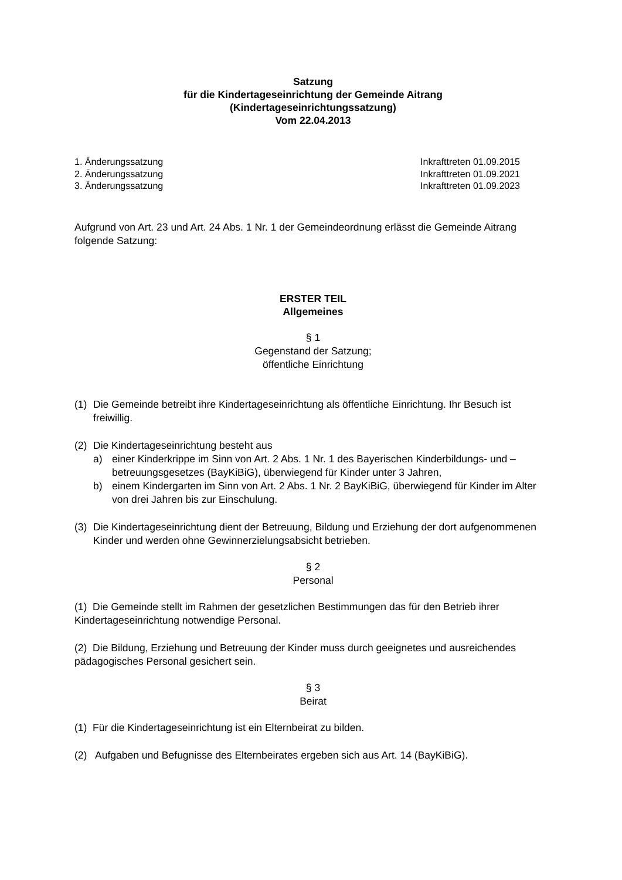Satzung
für die Kindertageseinrichtung der Gemeinde Aitrang
(Kindertageseinrichtungssatzung)
Vom 22.04.2013
1. Änderungssatzung
2. Änderungssatzung
3. Änderungssatzung
Inkrafttreten 01.09.2015
Inkrafttreten 01.09.2021
Inkrafttreten 01.09.2023
Aufgrund von Art. 23 und Art. 24 Abs. 1 Nr. 1 der Gemeindeordnung erlässt die Gemeinde Aitrang folgende Satzung:
ERSTER TEIL
Allgemeines
§ 1
Gegenstand der Satzung;
öffentliche Einrichtung
(1) Die Gemeinde betreibt ihre Kindertageseinrichtung als öffentliche Einrichtung. Ihr Besuch ist freiwillig.
(2) Die Kindertageseinrichtung besteht aus
a) einer Kinderkrippe im Sinn von Art. 2 Abs. 1 Nr. 1 des Bayerischen Kinderbildungs- und –betreuungsgesetzes (BayKiBiG), überwiegend für Kinder unter 3 Jahren,
b) einem Kindergarten im Sinn von Art. 2 Abs. 1 Nr. 2 BayKiBiG, überwiegend für Kinder im Alter von drei Jahren bis zur Einschulung.
(3) Die Kindertageseinrichtung dient der Betreuung, Bildung und Erziehung der dort aufgenommenen Kinder und werden ohne Gewinnerzielungsabsicht betrieben.
§ 2
Personal
(1) Die Gemeinde stellt im Rahmen der gesetzlichen Bestimmungen das für den Betrieb ihrer Kindertageseinrichtung notwendige Personal.
(2) Die Bildung, Erziehung und Betreuung der Kinder muss durch geeignetes und ausreichendes pädagogisches Personal gesichert sein.
§ 3
Beirat
(1) Für die Kindertageseinrichtung ist ein Elternbeirat zu bilden.
(2) Aufgaben und Befugnisse des Elternbeirates ergeben sich aus Art. 14 (BayKiBiG).